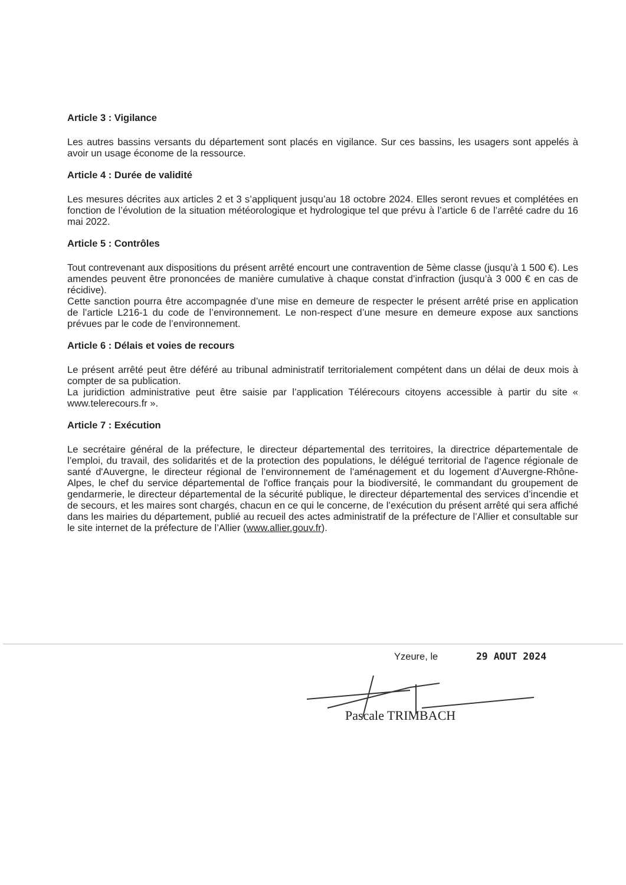Article 3 : Vigilance
Les autres bassins versants du département sont placés en vigilance. Sur ces bassins, les usagers sont appelés à avoir un usage économe de la ressource.
Article 4 : Durée de validité
Les mesures décrites aux articles 2 et 3 s’appliquent jusqu’au 18 octobre 2024. Elles seront revues et complétées en fonction de l’évolution de la situation météorologique et hydrologique tel que prévu à l’article 6 de l’arrêté cadre du 16 mai 2022.
Article 5 : Contrôles
Tout contrevenant aux dispositions du présent arrêté encourt une contravention de 5ème classe (jusqu’à 1 500 €). Les amendes peuvent être prononcées de manière cumulative à chaque constat d’infraction (jusqu’à 3 000 € en cas de récidive).
Cette sanction pourra être accompagnée d’une mise en demeure de respecter le présent arrêté prise en application de l’article L216-1 du code de l’environnement. Le non-respect d’une mesure en demeure expose aux sanctions prévues par le code de l’environnement.
Article 6 : Délais et voies de recours
Le présent arrêté peut être déféré au tribunal administratif territorialement compétent dans un délai de deux mois à compter de sa publication.
La juridiction administrative peut être saisie par l’application Télérecours citoyens accessible à partir du site « www.telerecours.fr ».
Article 7 : Exécution
Le secrétaire général de la préfecture, le directeur départemental des territoires, la directrice départementale de l’emploi, du travail, des solidarités et de la protection des populations, le délégué territorial de l'agence régionale de santé d'Auvergne, le directeur régional de l’environnement de l'aménagement et du logement d’Auvergne-Rhône-Alpes, le chef du service départemental de l'office français pour la biodiversité, le commandant du groupement de gendarmerie, le directeur départemental de la sécurité publique, le directeur départemental des services d’incendie et de secours, et les maires sont chargés, chacun en ce qui le concerne, de l’exécution du présent arrêté qui sera affiché dans les mairies du département, publié au recueil des actes administratif de la préfecture de l’Allier et consultable sur le site internet de la préfecture de l’Allier (www.allier.gouv.fr).
Yzeure, le 29 AOUT 2024
Pascale TRIMBACH